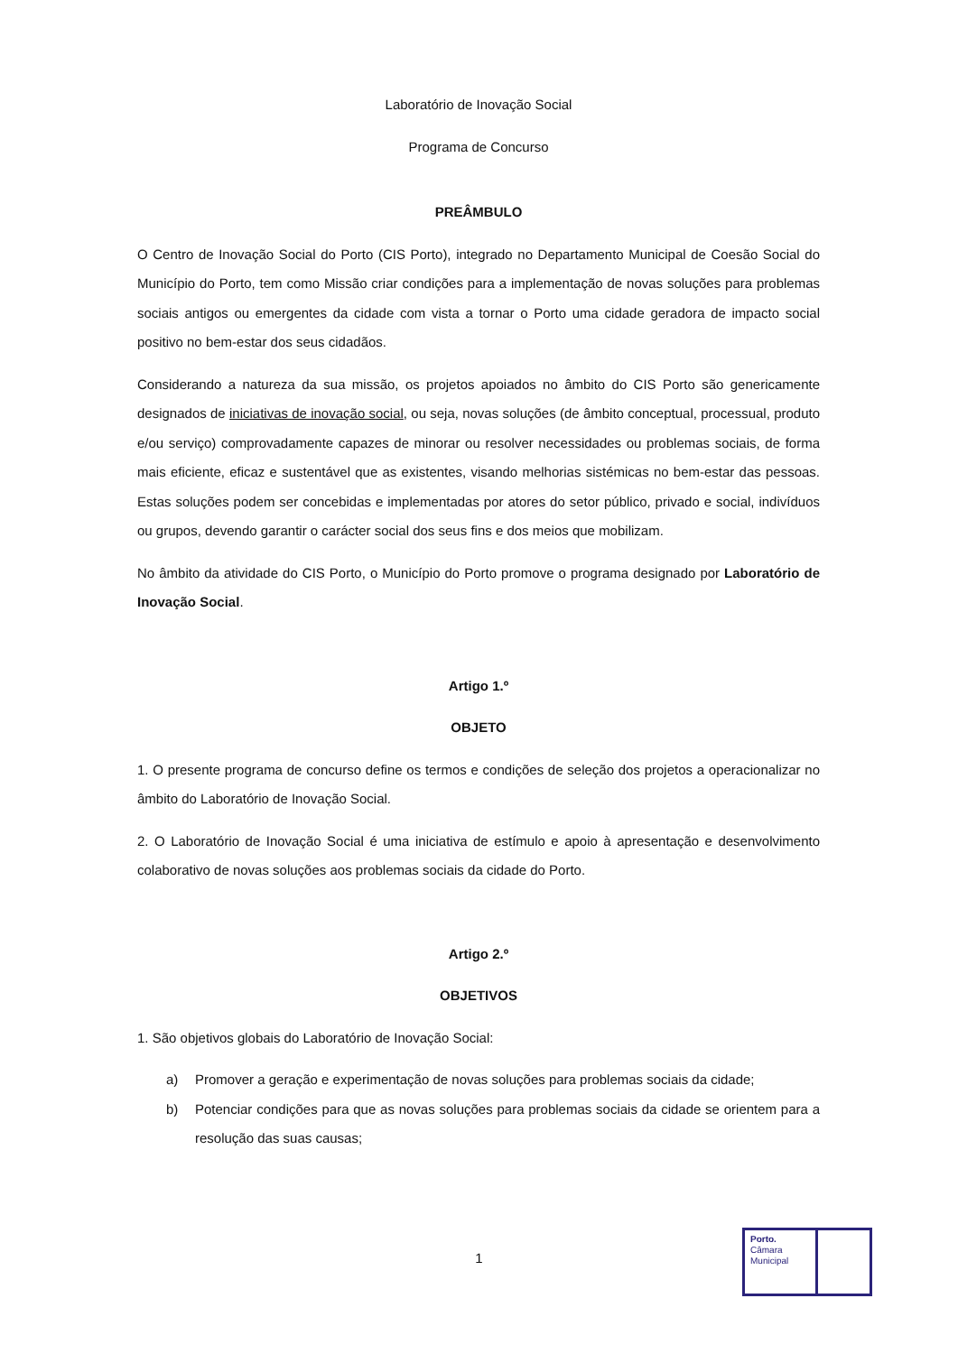Laboratório de Inovação Social
Programa de Concurso
PREÂMBULO
O Centro de Inovação Social do Porto (CIS Porto), integrado no Departamento Municipal de Coesão Social do Município do Porto, tem como Missão criar condições para a implementação de novas soluções para problemas sociais antigos ou emergentes da cidade com vista a tornar o Porto uma cidade geradora de impacto social positivo no bem-estar dos seus cidadãos.
Considerando a natureza da sua missão, os projetos apoiados no âmbito do CIS Porto são genericamente designados de iniciativas de inovação social, ou seja, novas soluções (de âmbito conceptual, processual, produto e/ou serviço) comprovadamente capazes de minorar ou resolver necessidades ou problemas sociais, de forma mais eficiente, eficaz e sustentável que as existentes, visando melhorias sistémicas no bem-estar das pessoas. Estas soluções podem ser concebidas e implementadas por atores do setor público, privado e social, indivíduos ou grupos, devendo garantir o carácter social dos seus fins e dos meios que mobilizam.
No âmbito da atividade do CIS Porto, o Município do Porto promove o programa designado por Laboratório de Inovação Social.
Artigo 1.º
OBJETO
1. O presente programa de concurso define os termos e condições de seleção dos projetos a operacionalizar no âmbito do Laboratório de Inovação Social.
2. O Laboratório de Inovação Social é uma iniciativa de estímulo e apoio à apresentação e desenvolvimento colaborativo de novas soluções aos problemas sociais da cidade do Porto.
Artigo 2.º
OBJETIVOS
1. São objetivos globais do Laboratório de Inovação Social:
a) Promover a geração e experimentação de novas soluções para problemas sociais da cidade;
b) Potenciar condições para que as novas soluções para problemas sociais da cidade se orientem para a resolução das suas causas;
1
Porto.
Câmara
Municipal